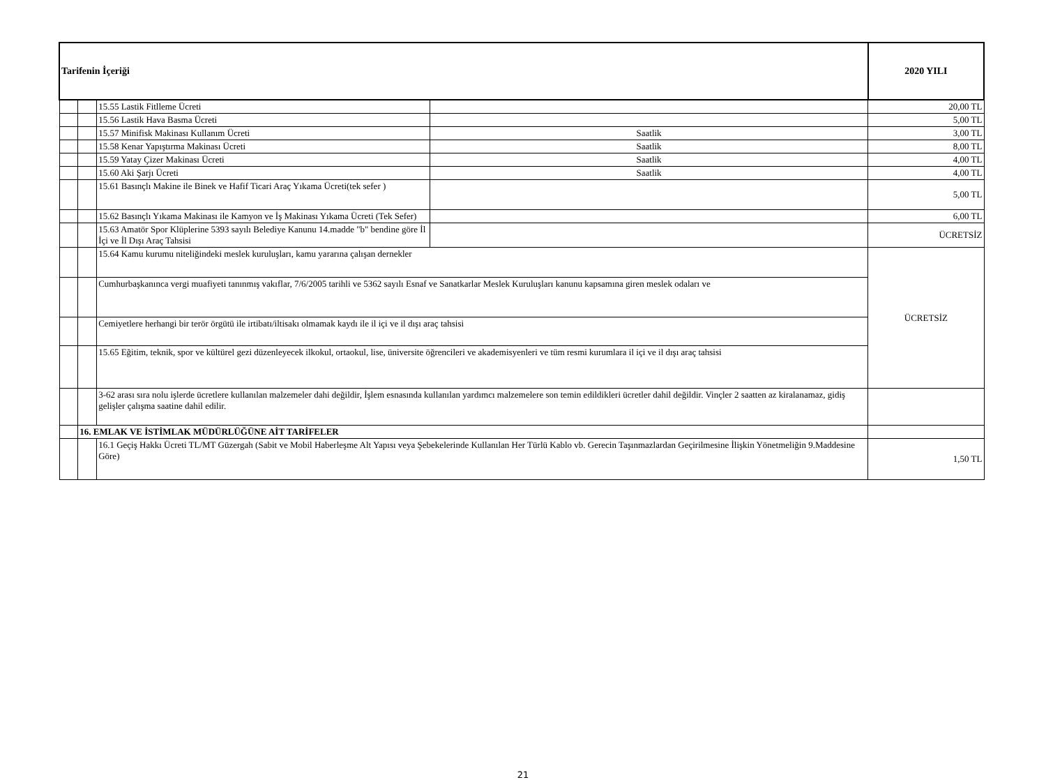| Tarifenin İçeriği | | | | 2020 YILI |
| | | 15.55 Lastik Fitlleme Ücreti | | 20,00 TL |
| | | 15.56 Lastik Hava Basma Ücreti | | 5,00 TL |
| | | 15.57 Minifisk Makinası Kullanım Ücreti | Saatlik | 3,00 TL |
| | | 15.58 Kenar Yapıştırma Makinası Ücreti | Saatlik | 8,00 TL |
| | | 15.59 Yatay Çizer Makinası Ücreti | Saatlik | 4,00 TL |
| | | 15.60 Aki Şarjı Ücreti | Saatlik | 4,00 TL |
| | | 15.61 Basınçlı Makine ile Binek ve Hafif Ticari Araç Yıkama Ücreti(tek sefer ) | | 5,00 TL |
| | | 15.62 Basınçlı Yıkama Makinası ile Kamyon ve İş Makinası Yıkama Ücreti (Tek Sefer) | | 6,00 TL |
| | | 15.63 Amatör Spor Klüplerine 5393 sayılı Belediye Kanunu 14.madde "b" bendine göre İl İçi ve İl Dışı Araç Tahsisi | | ÜCRETSİZ |
| | | 15.64 Kamu kurumu niteliğindeki meslek kuruluşları, kamu yararına çalışan dernekler | | ÜCRETSİZ |
| | | Cumhurbaşkanınca vergi muafiyeti tanınmış vakıflar, 7/6/2005 tarihli ve 5362 sayılı Esnaf ve Sanatkarlar Meslek Kuruluşları kanunu kapsamına giren meslek odaları ve | | |
| | | Cemiyetlere herhangi bir terör örgütü ile irtibatı/iltisakı olmamak kaydı ile il içi ve il dışı araç tahsisi | | |
| | | 15.65 Eğitim, teknik, spor ve kültürel gezi düzenleyecek ilkokul, ortaokul, lise, üniversite öğrencileri ve akademisyenleri ve tüm resmi kurumlara il içi ve il dışı araç tahsisi | | |
| | | 3-62 arası sıra nolu işlerde ücretlere kullanılan malzemeler dahi değildir, İşlem esnasında kullanılan yardımcı malzemelere son temin edildikleri ücretler dahil değildir. Vinçler 2 saatten az kiralanamaz, gidiş gelişler çalışma saatine dahil edilir. | | |
| | 16. EMLAK VE İSTİMLAK MÜDÜRLÜĞÜNE AİT TARİFELER | | | |
| | | 16.1 Geçiş Hakkı Ücreti TL/MT Güzergah (Sabit ve Mobil Haberleşme Alt Yapısı veya Şebekelerinde Kullanılan Her Türlü Kablo vb. Gerecin Taşınmazlardan Geçirilmesine İlişkin Yönetmeliğin 9.Maddesine Göre) | | 1,50 TL |
21